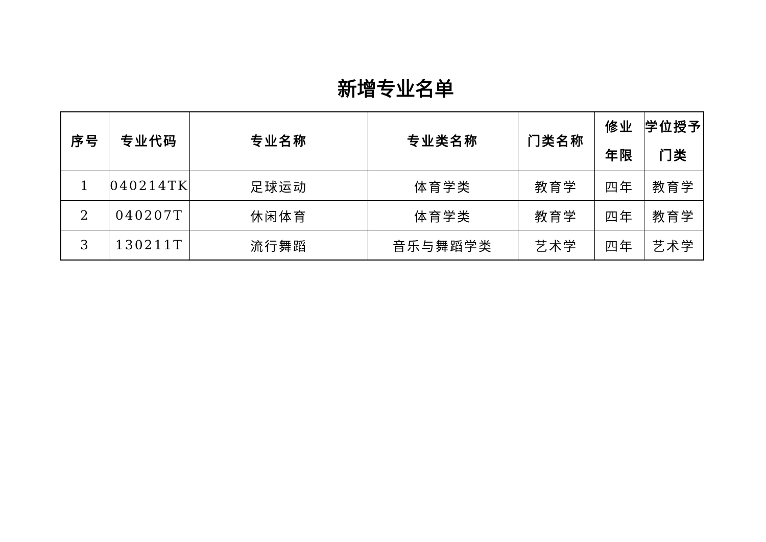新增专业名单
| 序号 | 专业代码 | 专业名称 | 专业类名称 | 门类名称 | 修业 年限 | 学位授予 门类 |
| --- | --- | --- | --- | --- | --- | --- |
| 1 | 040214TK | 足球运动 | 体育学类 | 教育学 | 四年 | 教育学 |
| 2 | 040207T | 休闲体育 | 体育学类 | 教育学 | 四年 | 教育学 |
| 3 | 130211T | 流行舞蹈 | 音乐与舞蹈学类 | 艺术学 | 四年 | 艺术学 |